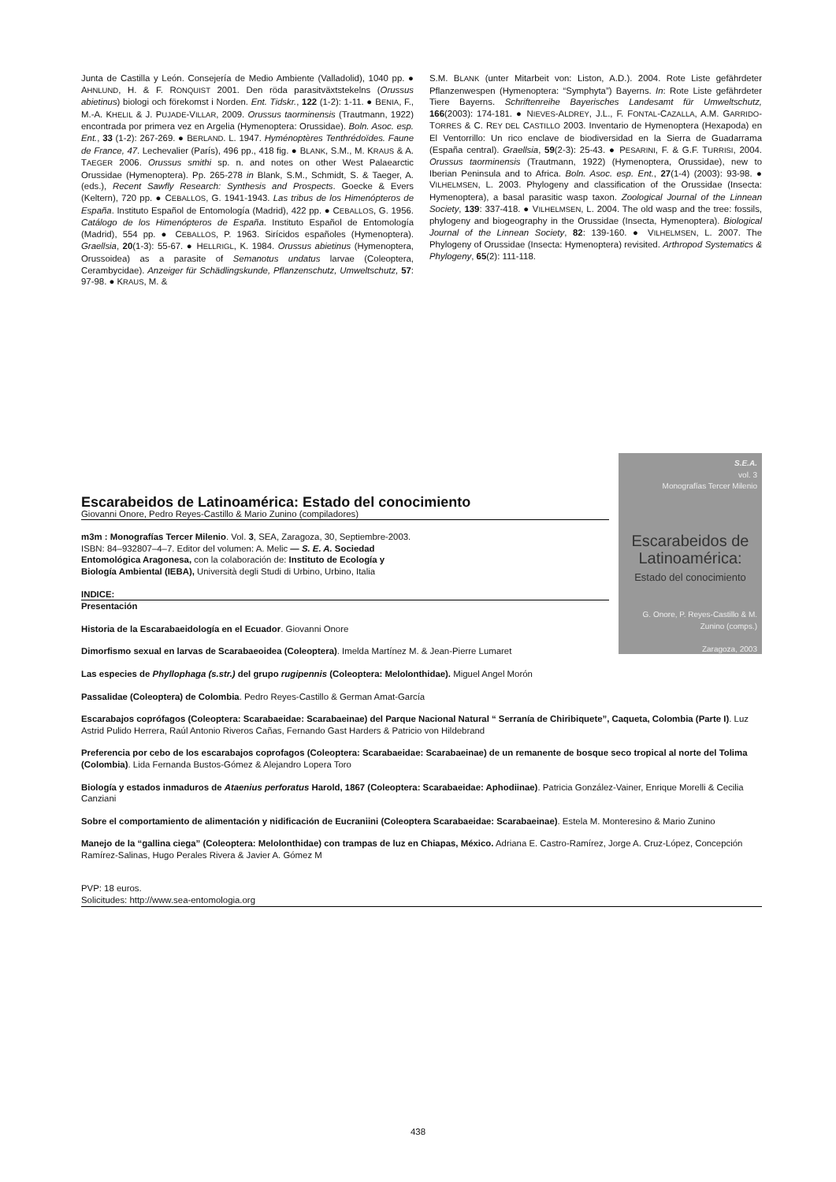Junta de Castilla y León. Consejería de Medio Ambiente (Valladolid), 1040 pp. ● AHNLUND, H. & F. RONQUIST 2001. Den röda parasitväxtstekelns (Orussus abietinus) biologi och förekomst i Norden. Ent. Tidskr., 122 (1-2): 1-11. ● BENIA, F., M.-A. KHELIL & J. PUJADE-VILLAR, 2009. Orussus taorminensis (Trautmann, 1922) encontrada por primera vez en Argelia (Hymenoptera: Orussidae). Boln. Asoc. esp. Ent., 33 (1-2): 267-269. ● BERLAND. L. 1947. Hyménoptères Tenthrédoïdes. Faune de France, 47. Lechevalier (París), 496 pp., 418 fig. ● BLANK, S.M., M. KRAUS & A. TAEGER 2006. Orussus smithi sp. n. and notes on other West Palaearctic Orussidae (Hymenoptera). Pp. 265-278 in Blank, S.M., Schmidt, S. & Taeger, A. (eds.), Recent Sawfly Research: Synthesis and Prospects. Goecke & Evers (Keltern), 720 pp. ● CEBALLOS, G. 1941-1943. Las tribus de los Himenópteros de España. Instituto Español de Entomología (Madrid), 422 pp. ● CEBALLOS, G. 1956. Catálogo de los Himenópteros de España. Instituto Español de Entomología (Madrid), 554 pp. ● CEBALLOS, P. 1963. Sirícidos españoles (Hymenoptera). Graellsia, 20(1-3): 55-67. ● HELLRIGL, K. 1984. Orussus abietinus (Hymenoptera, Orussoidea) as a parasite of Semanotus undatus larvae (Coleoptera, Cerambycidae). Anzeiger für Schädlingskunde, Pflanzenschutz, Umweltschutz, 57: 97-98. ● KRAUS, M. &
S.M. BLANK (unter Mitarbeit von: Liston, A.D.). 2004. Rote Liste gefährdeter Pflanzenwespen (Hymenoptera: “Symphyta”) Bayerns. In: Rote Liste gefährdeter Tiere Bayerns. Schriftenreihe Bayerisches Landesamt für Umweltschutz, 166(2003): 174-181. ● NIEVES-ALDREY, J.L., F. FONTAL-CAZALLA, A.M. GARRIDO-TORRES & C. REY DEL CASTILLO 2003. Inventario de Hymenoptera (Hexapoda) en El Ventorrillo: Un rico enclave de biodiversidad en la Sierra de Guadarrama (España central). Graellsia, 59(2-3): 25-43. ● PESARINI, F. & G.F. TURRISI, 2004. Orussus taorminensis (Trautmann, 1922) (Hymenoptera, Orussidae), new to Iberian Peninsula and to Africa. Boln. Asoc. esp. Ent., 27(1-4) (2003): 93-98. ● VILHELMSEN, L. 2003. Phylogeny and classification of the Orussidae (Insecta: Hymenoptera), a basal parasitic wasp taxon. Zoological Journal of the Linnean Society, 139: 337-418. ● VILHELMSEN, L. 2004. The old wasp and the tree: fossils, phylogeny and biogeography in the Orussidae (Insecta, Hymenoptera). Biological Journal of the Linnean Society, 82: 139-160. ● VILHELMSEN, L. 2007. The Phylogeny of Orussidae (Insecta: Hymenoptera) revisited. Arthropod Systematics & Phylogeny, 65(2): 111-118.
S.E.A.
vol. 3
Monografías Tercer Milenio
Escarabeidos de Latinoamérica:
Estado del conocimiento
G. Onore, P. Reyes-Castillo & M. Zunino (comps.)
Zaragoza, 2003
Escarabeidos de Latinoamérica: Estado del conocimiento
Giovanni Onore, Pedro Reyes-Castillo & Mario Zunino (compiladores)
m3m : Monografías Tercer Milenio. Vol. 3, SEA, Zaragoza, 30, Septiembre-2003. ISBN: 84–932807–4–7. Editor del volumen: A. Melic — S. E. A. Sociedad Entomológica Aragonesa, con la colaboración de: Instituto de Ecología y Biología Ambiental (IEBA), Università degli Studi di Urbino, Urbino, Italia
INDICE:
Presentación
Historia de la Escarabaeidología en el Ecuador. Giovanni Onore
Dimorfismo sexual en larvas de Scarabaeoidea (Coleoptera). Imelda Martínez M. & Jean-Pierre Lumaret
Las especies de Phyllophaga (s.str.) del grupo rugipennis (Coleoptera: Melolonthidae). Miguel Angel Morón
Passalidae (Coleoptera) de Colombia. Pedro Reyes-Castillo & German Amat-García
Escarabajos coprófagos (Coleoptera: Scarabaeidae: Scarabaeinae) del Parque Nacional Natural “ Serranía de Chiribiquete”, Caqueta, Colombia (Parte I). Luz Astrid Pulido Herrera, Raúl Antonio Riveros Cañas, Fernando Gast Harders & Patricio von Hildebrand
Preferencia por cebo de los escarabajos coprofagos (Coleoptera: Scarabaeidae: Scarabaeinae) de un remanente de bosque seco tropical al norte del Tolima (Colombia). Lida Fernanda Bustos-Gómez & Alejandro Lopera Toro
Biología y estados inmaduros de Ataenius perforatus Harold, 1867 (Coleoptera: Scarabaeidae: Aphodiinae). Patricia González-Vainer, Enrique Morelli & Cecilia Canziani
Sobre el comportamiento de alimentación y nidificación de Eucraniini (Coleoptera Scarabaeidae: Scarabaeinae). Estela M. Monteresino & Mario Zunino
Manejo de la “gallina ciega” (Coleoptera: Melolonthidae) con trampas de luz en Chiapas, México. Adriana E. Castro-Ramírez, Jorge A. Cruz-López, Concepción Ramírez-Salinas, Hugo Perales Rivera & Javier A. Gómez M
PVP: 18 euros.
Solicitudes: http://www.sea-entomologia.org
438